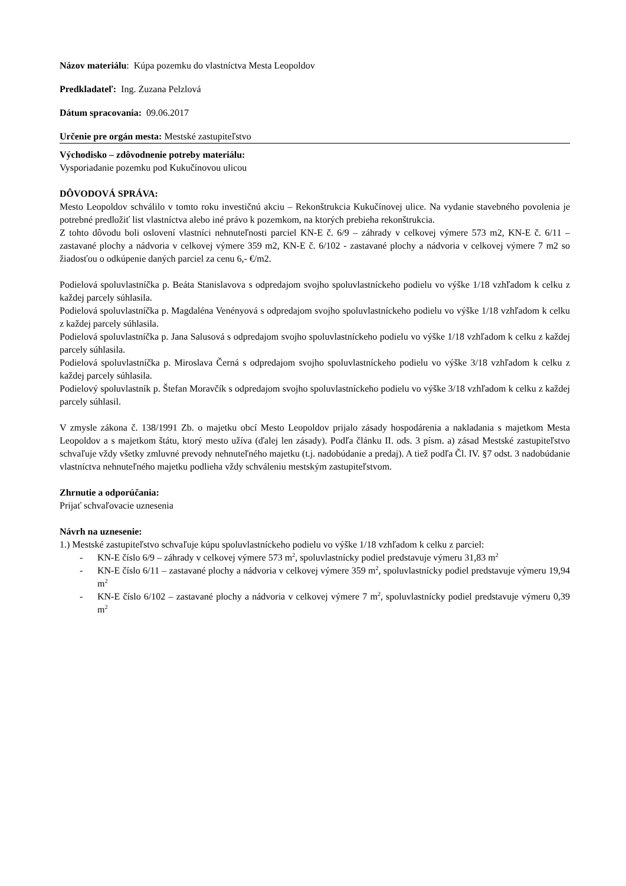Názov materiálu: Kúpa pozemku do vlastníctva Mesta Leopoldov
Predkladateľ: Ing. Zuzana Pelzlová
Dátum spracovania: 09.06.2017
Určenie pre orgán mesta: Mestské zastupiteľstvo
Východisko – zdôvodnenie potreby materiálu:
Vysporiadanie pozemku pod Kukučínovou ulicou
DÔVODOVÁ SPRÁVA:
Mesto Leopoldov schválilo v tomto roku investičnú akciu – Rekonštrukcia Kukučínovej ulice. Na vydanie stavebného povolenia je potrebné predložiť list vlastníctva alebo iné právo k pozemkom, na ktorých prebieha rekonštrukcia.
Z tohto dôvodu boli oslovení vlastníci nehnuteľnosti parciel KN-E č. 6/9 – záhrady v celkovej výmere 573 m2, KN-E č. 6/11 – zastavané plochy a nádvoria v celkovej výmere 359 m2, KN-E č. 6/102 - zastavané plochy a nádvoria v celkovej výmere 7 m2 so žiadosťou o odkúpenie daných parciel za cenu 6,- €/m2.
Podielová spoluvlastníčka p. Beáta Stanislavova s odpredajom svojho spoluvlastníckeho podielu vo výške 1/18 vzhľadom k celku z každej parcely súhlasila.
Podielová spoluvlastníčka p. Magdaléna Venényová s odpredajom svojho spoluvlastníckeho podielu vo výške 1/18 vzhľadom k celku z každej parcely súhlasila.
Podielová spoluvlastníčka p. Jana Salusová s odpredajom svojho spoluvlastníckeho podielu vo výške 1/18 vzhľadom k celku z každej parcely súhlasila.
Podielová spoluvlastníčka p. Miroslava Černá s odpredajom svojho spoluvlastníckeho podielu vo výške 3/18 vzhľadom k celku z každej parcely súhlasila.
Podielový spoluvlastník p. Štefan Moravčík s odpredajom svojho spoluvlastníckeho podielu vo výške 3/18 vzhľadom k celku z každej parcely súhlasil.
V zmysle zákona č. 138/1991 Zb. o majetku obcí Mesto Leopoldov prijalo zásady hospodárenia a nakladania s majetkom Mesta Leopoldov a s majetkom štátu, ktorý mesto užíva (ďalej len zásady). Podľa článku II. ods. 3 písm. a) zásad Mestské zastupiteľstvo schvaľuje vždy všetky zmluvné prevody nehnuteľného majetku (t.j. nadobúdanie a predaj). A tiež podľa Čl. IV. §7 odst. 3 nadobúdanie vlastníctva nehnuteľného majetku podlieha vždy schváleniu mestským zastupiteľstvom.
Zhrnutie a odporúčania:
Prijať schvaľovacie uznesenia
Návrh na uznesenie:
1.) Mestské zastupiteľstvo schvaľuje kúpu spoluvlastníckeho podielu vo výške 1/18 vzhľadom k celku z parciel:
- KN-E číslo 6/9 – záhrady v celkovej výmere 573 m<sup>2</sup>, spoluvlastnícky podiel predstavuje výmeru 31,83 m<sup>2</sup>
- KN-E číslo 6/11 – zastavané plochy a nádvoria v celkovej výmere 359 m<sup>2</sup>, spoluvlastnícky podiel predstavuje výmeru 19,94 m<sup>2</sup>
- KN-E číslo 6/102 – zastavané plochy a nádvoria v celkovej výmere 7 m<sup>2</sup>, spoluvlastnícky podiel predstavuje výmeru 0,39 m<sup>2</sup>